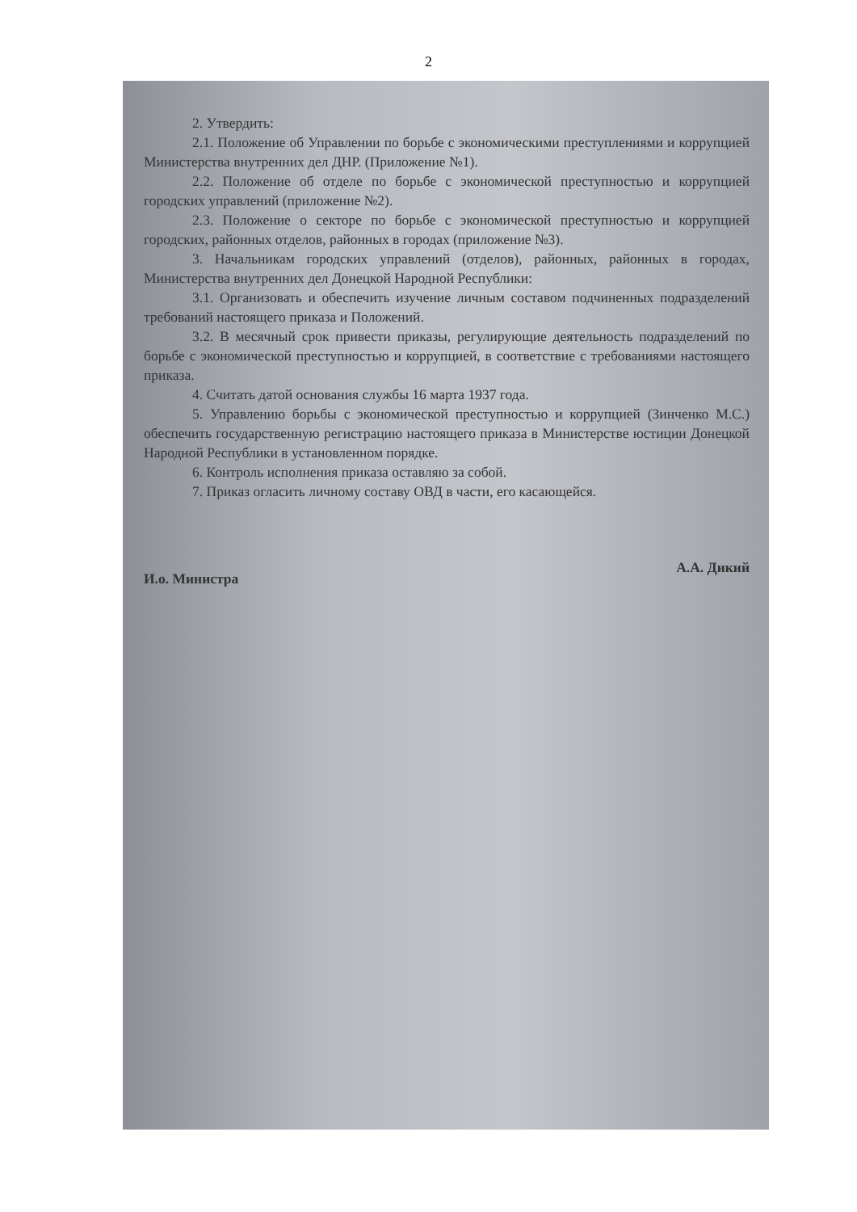2
2. Утвердить:
2.1. Положение об Управлении по борьбе с экономическими преступлениями и коррупцией Министерства внутренних дел ДНР. (Приложение №1).
2.2. Положение об отделе по борьбе с экономической преступностью и коррупцией городских управлений (приложение №2).
2.3. Положение о секторе по борьбе с экономической преступностью и коррупцией городских, районных отделов, районных в городах (приложение №3).
3. Начальникам городских управлений (отделов), районных, районных в городах, Министерства внутренних дел Донецкой Народной Республики:
3.1. Организовать и обеспечить изучение личным составом подчиненных подразделений требований настоящего приказа и Положений.
3.2. В месячный срок привести приказы, регулирующие деятельность подразделений по борьбе с экономической преступностью и коррупцией, в соответствие с требованиями настоящего приказа.
4. Считать датой основания службы 16 марта 1937 года.
5. Управлению борьбы с экономической преступностью и коррупцией (Зинченко М.С.) обеспечить государственную регистрацию настоящего приказа в Министерстве юстиции Донецкой Народной Республики в установленном порядке.
6. Контроль исполнения приказа оставляю за собой.
7. Приказ огласить личному составу ОВД в части, его касающейся.
И.о. Министра А.А. Дикий